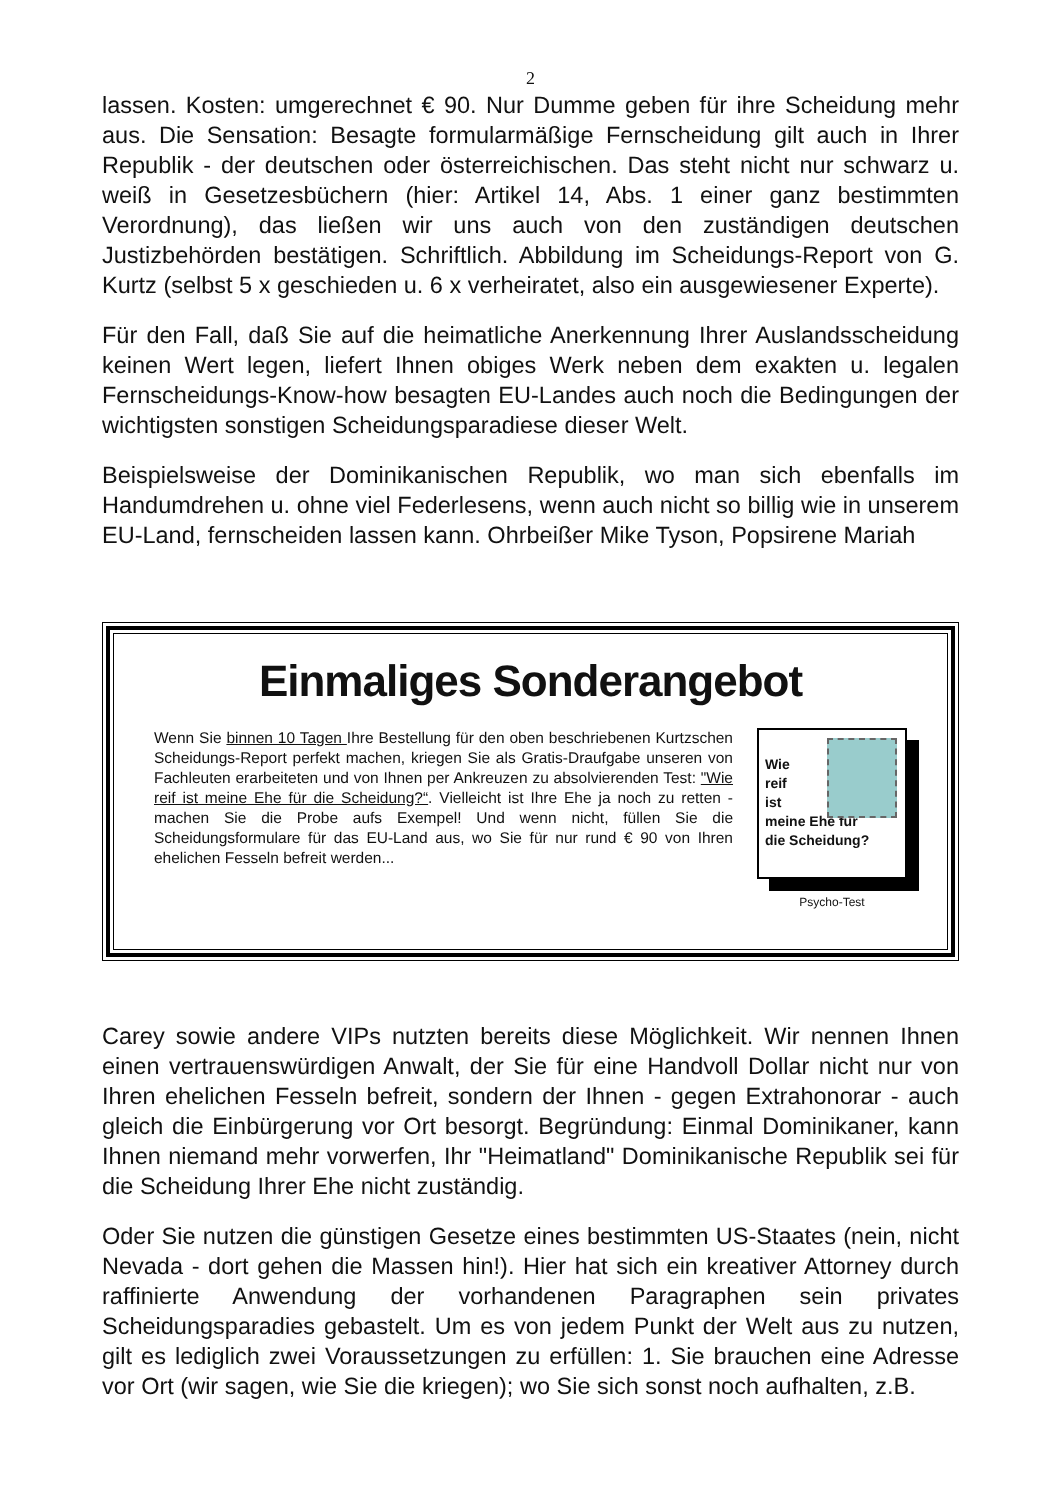2
lassen. Kosten: umgerechnet € 90. Nur Dumme geben für ihre Scheidung mehr aus. Die Sensation: Besagte formularmäßige Fernscheidung gilt auch in Ihrer Republik - der deutschen oder österreichischen. Das steht nicht nur schwarz u. weiß in Gesetzesbüchern (hier: Artikel 14, Abs. 1 einer ganz bestimmten Verordnung), das ließen wir uns auch von den zuständigen deutschen Justizbehörden bestätigen. Schriftlich. Abbildung im Scheidungs-Report von G. Kurtz (selbst 5 x geschieden u. 6 x verheiratet, also ein ausgewiesener Experte).
Für den Fall, daß Sie auf die heimatliche Anerkennung Ihrer Auslandsscheidung keinen Wert legen, liefert Ihnen obiges Werk neben dem exakten u. legalen Fernscheidungs-Know-how besagten EU-Landes auch noch die Bedingungen der wichtigsten sonstigen Scheidungsparadiese dieser Welt.
Beispielsweise der Dominikanischen Republik, wo man sich ebenfalls im Handumdrehen u. ohne viel Federlesens, wenn auch nicht so billig wie in unserem EU-Land, fernscheiden lassen kann. Ohrbeißer Mike Tyson, Popsirene Mariah
Einmaliges Sonderangebot
Wenn Sie binnen 10 Tagen Ihre Bestellung für den oben beschriebenen Kurtzschen Scheidungs-Report perfekt machen, kriegen Sie als Gratis-Draufgabe unseren von Fachleuten erarbeiteten und von Ihnen per Ankreuzen zu absolvierenden Test: "Wie reif ist meine Ehe für die Scheidung?“. Vielleicht ist Ihre Ehe ja noch zu retten - machen Sie die Probe aufs Exempel! Und wenn nicht, füllen Sie die Scheidungsformulare für das EU-Land aus, wo Sie für nur rund € 90 von Ihren ehelichen Fesseln befreit werden...
Wie
reif
ist
meine Ehe für
die Scheidung?
Psycho-Test
Carey sowie andere VIPs nutzten bereits diese Möglichkeit. Wir nennen Ihnen einen vertrauenswürdigen Anwalt, der Sie für eine Handvoll Dollar nicht nur von Ihren ehelichen Fesseln befreit, sondern der Ihnen - gegen Extrahonorar - auch gleich die Einbürgerung vor Ort besorgt. Begründung: Einmal Dominikaner, kann Ihnen niemand mehr vorwerfen, Ihr "Heimatland" Dominikanische Republik sei für die Scheidung Ihrer Ehe nicht zuständig.
Oder Sie nutzen die günstigen Gesetze eines bestimmten US-Staates (nein, nicht Nevada - dort gehen die Massen hin!). Hier hat sich ein kreativer Attorney durch raffinierte Anwendung der vorhandenen Paragraphen sein privates Scheidungsparadies gebastelt. Um es von jedem Punkt der Welt aus zu nutzen, gilt es lediglich zwei Voraussetzungen zu erfüllen: 1. Sie brauchen eine Adresse vor Ort (wir sagen, wie Sie die kriegen); wo Sie sich sonst noch aufhalten, z.B.